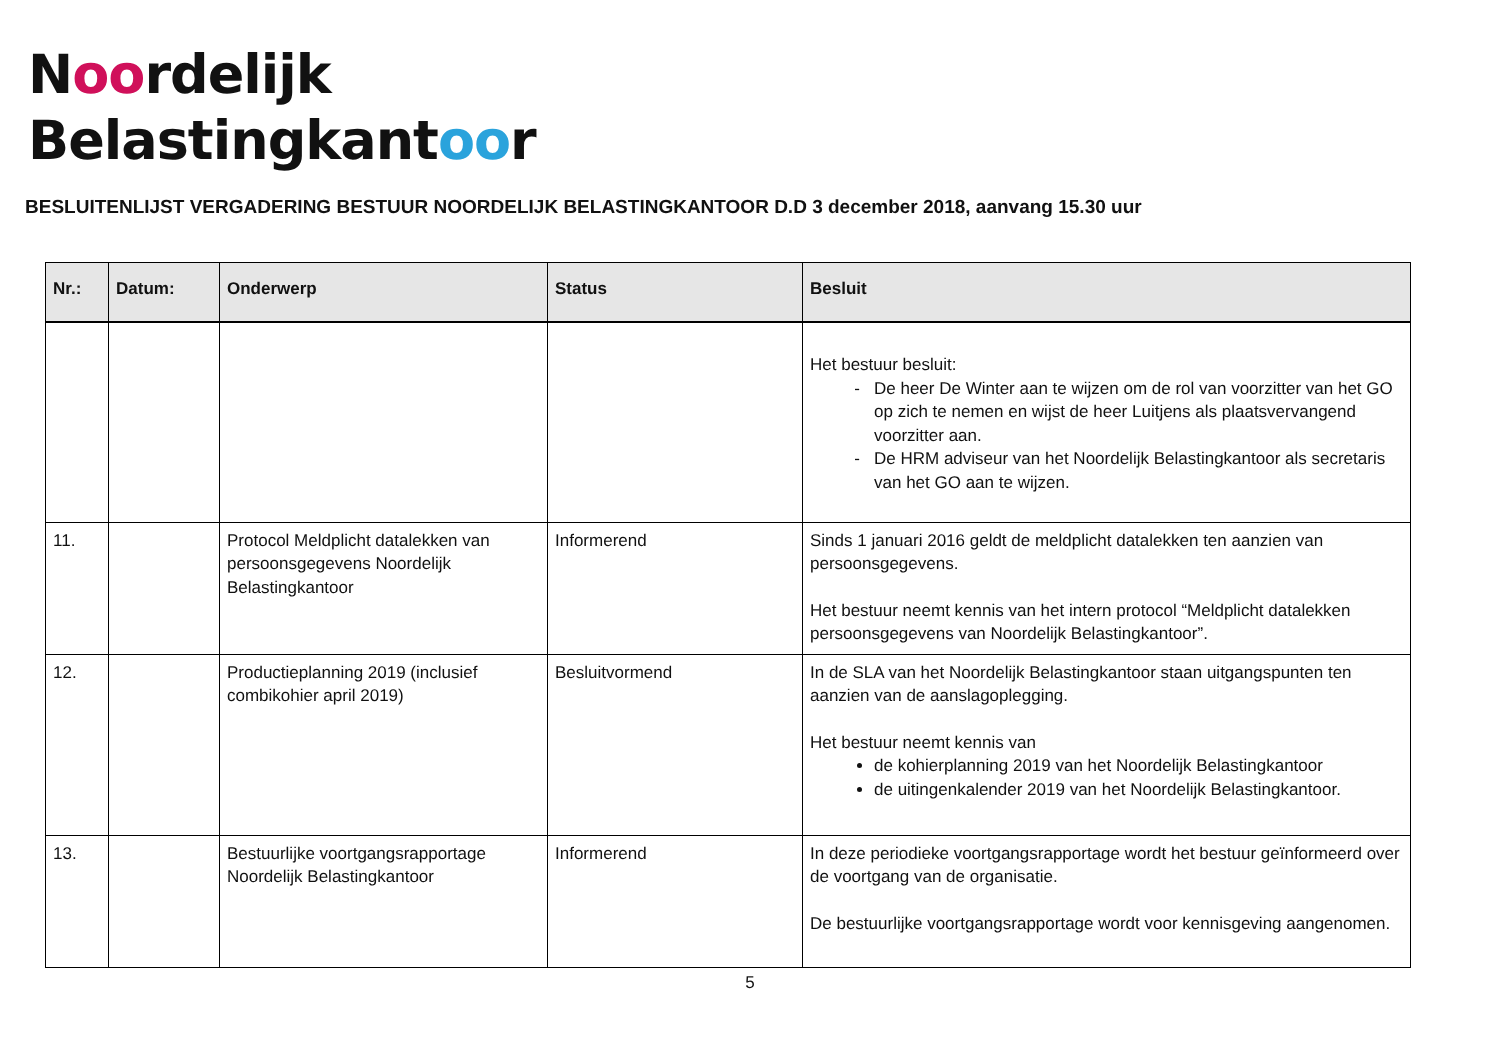Noordelijk
Belastingkantoor
BESLUITENLIJST VERGADERING BESTUUR NOORDELIJK BELASTINGKANTOOR D.D 3 december 2018, aanvang 15.30 uur
| Nr.: | Datum: | Onderwerp | Status | Besluit |
| --- | --- | --- | --- | --- |
| | | | | Het bestuur besluit: De heer De Winter aan te wijzen om de rol van voorzitter van het GO op zich te nemen en wijst de heer Luitjens als plaatsvervangend voorzitter aan. De HRM adviseur van het Noordelijk Belastingkantoor als secretaris van het GO aan te wijzen. |
| 11. | | Protocol Meldplicht datalekken van persoonsgegevens Noordelijk Belastingkantoor | Informerend | Sinds 1 januari 2016 geldt de meldplicht datalekken ten aanzien van persoonsgegevens. Het bestuur neemt kennis van het intern protocol “Meldplicht datalekken persoonsgegevens van Noordelijk Belastingkantoor”. |
| 12. | | Productieplanning 2019 (inclusief combikohier april 2019) | Besluitvormend | In de SLA van het Noordelijk Belastingkantoor staan uitgangspunten ten aanzien van de aanslagoplegging. Het bestuur neemt kennis van de kohierplanning 2019 van het Noordelijk Belastingkantoor de uitingenkalender 2019 van het Noordelijk Belastingkantoor. |
| 13. | | Bestuurlijke voortgangsrapportage Noordelijk Belastingkantoor | Informerend | In deze periodieke voortgangsrapportage wordt het bestuur geïnformeerd over de voortgang van de organisatie. De bestuurlijke voortgangsrapportage wordt voor kennisgeving aangenomen. |
5